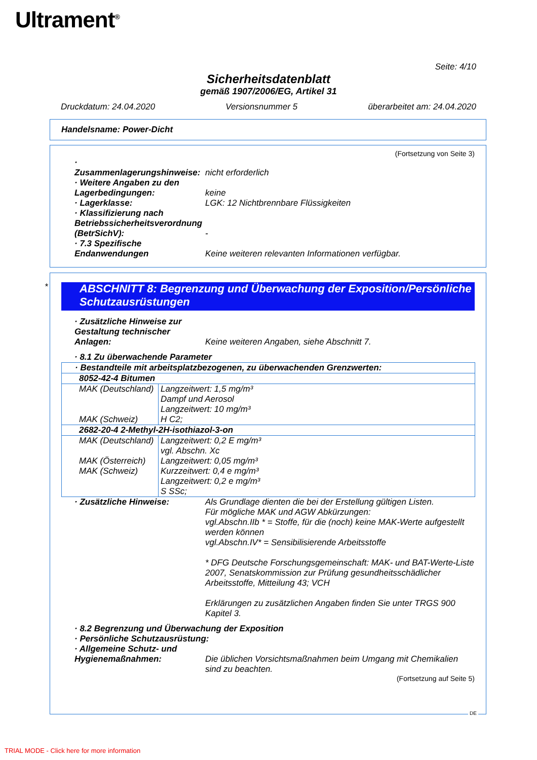Ultrament<sup>®</sup>
Seite: 4/10
Sicherheitsdatenblatt
gemäß 1907/2006/EG, Artikel 31
Druckdatum: 24.04.2020 Versionsnummer 5 überarbeitet am: 24.04.2020
Handelsname: Power-Dicht
(Fortsetzung von Seite 3)
· Zusammenlagerungshinweise: nicht erforderlich
· Weitere Angaben zu den Lagerbedingungen: keine
· Lagerklasse: LGK: 12 Nichtbrennbare Flüssigkeiten
· Klassifizierung nach Betriebssicherheitsverordnung (BetrSichV): -
· 7.3 Spezifische Endanwendungen Keine weiteren relevanten Informationen verfügbar.
*
ABSCHNITT 8: Begrenzung und Überwachung der Exposition/Persönliche Schutzausrüstungen
· Zusätzliche Hinweise zur Gestaltung technischer Anlagen: Keine weiteren Angaben, siehe Abschnitt 7.
· 8.1 Zu überwachende Parameter
| · Bestandteile mit arbeitsplatzbezogenen, zu überwachenden Grenzwerten: | |
| 8052-42-4 Bitumen | |
| MAK (Deutschland) MAK (Schweiz) | Langzeitwert: 1,5 mg/m³ Dampf und Aerosol Langzeitwert: 10 mg/m³ H C2; |
| 2682-20-4 2-Methyl-2H-isothiazol-3-on | |
| MAK (Deutschland) MAK (Österreich) MAK (Schweiz) | Langzeitwert: 0,2 E mg/m³ vgl. Abschn. Xc Langzeitwert: 0,05 mg/m³ Kurzzeitwert: 0,4 e mg/m³ Langzeitwert: 0,2 e mg/m³ S SSc; |
· Zusätzliche Hinweise: Als Grundlage dienten die bei der Erstellung gültigen Listen.
Für mögliche MAK und AGW Abkürzungen:
vgl.Abschn.IIb * = Stoffe, für die (noch) keine MAK-Werte aufgestellt werden können
vgl.Abschn.IV* = Sensibilisierende Arbeitsstoffe
* DFG Deutsche Forschungsgemeinschaft: MAK- und BAT-Werte-Liste 2007, Senatskommission zur Prüfung gesundheitsschädlicher Arbeitsstoffe, Mitteilung 43; VCH
Erklärungen zu zusätzlichen Angaben finden Sie unter TRGS 900 Kapitel 3.
· 8.2 Begrenzung und Überwachung der Exposition
· Persönliche Schutzausrüstung:
· Allgemeine Schutz- und Hygienemaßnahmen: Die üblichen Vorsichtsmaßnahmen beim Umgang mit Chemikalien sind zu beachten.
(Fortsetzung auf Seite 5)
DE
TRIAL MODE - Click here for more information